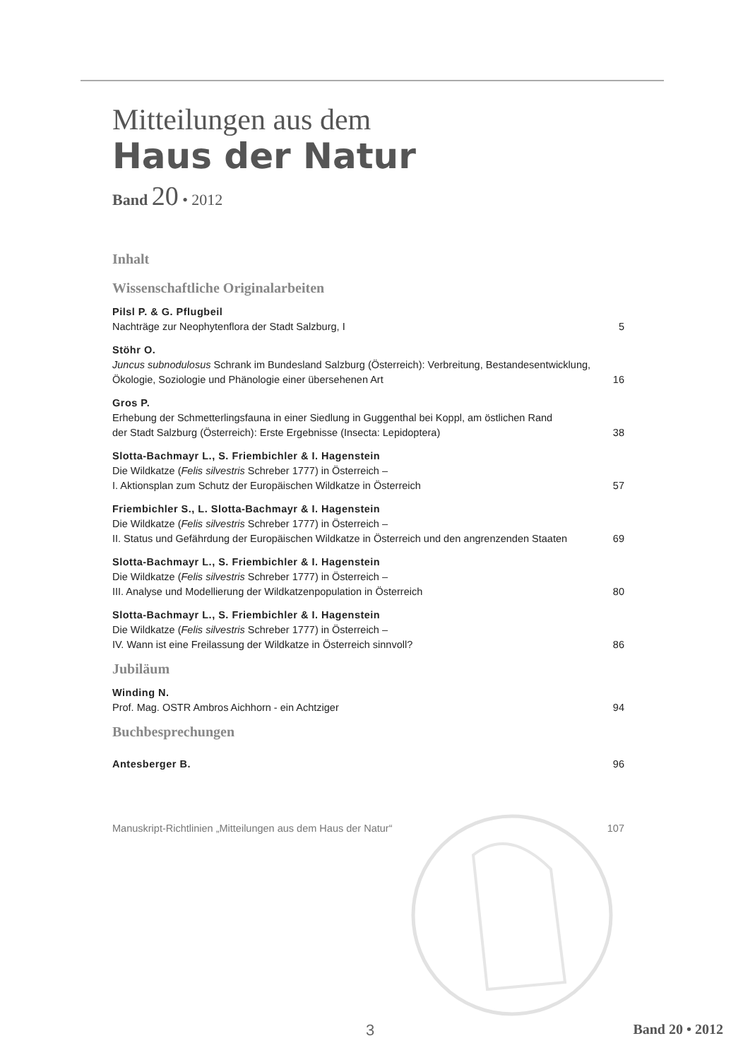Mitteilungen aus dem
Haus der Natur
Band 20 • 2012
Inhalt
Wissenschaftliche Originalarbeiten
Pilsl P. & G. Pflugbeil
Nachträge zur Neophytenflora der Stadt Salzburg, I
5
Stöhr O.
Juncus subnodulosus Schrank im Bundesland Salzburg (Österreich): Verbreitung, Bestandesentwicklung,
Ökologie, Soziologie und Phänologie einer übersehenen Art
16
Gros P.
Erhebung der Schmetterlingsfauna in einer Siedlung in Guggenthal bei Koppl, am östlichen Rand
der Stadt Salzburg (Österreich): Erste Ergebnisse (Insecta: Lepidoptera)
38
Slotta-Bachmayr L., S. Friembichler & I. Hagenstein
Die Wildkatze (Felis silvestris Schreber 1777) in Österreich –
I. Aktionsplan zum Schutz der Europäischen Wildkatze in Österreich
57
Friembichler S., L. Slotta-Bachmayr & I. Hagenstein
Die Wildkatze (Felis silvestris Schreber 1777) in Österreich –
II. Status und Gefährdung der Europäischen Wildkatze in Österreich und den angrenzenden Staaten
69
Slotta-Bachmayr L., S. Friembichler & I. Hagenstein
Die Wildkatze (Felis silvestris Schreber 1777) in Österreich –
III. Analyse und Modellierung der Wildkatzenpopulation in Österreich
80
Slotta-Bachmayr L., S. Friembichler & I. Hagenstein
Die Wildkatze (Felis silvestris Schreber 1777) in Österreich –
IV. Wann ist eine Freilassung der Wildkatze in Österreich sinnvoll?
86
Jubiläum
Winding N.
Prof. Mag. OSTR Ambros Aichhorn - ein Achtziger
94
Buchbesprechungen
Antesberger B.
96
Manuskript-Richtlinien „Mitteilungen aus dem Haus der Natur“
107
3 Band 20 • 2012